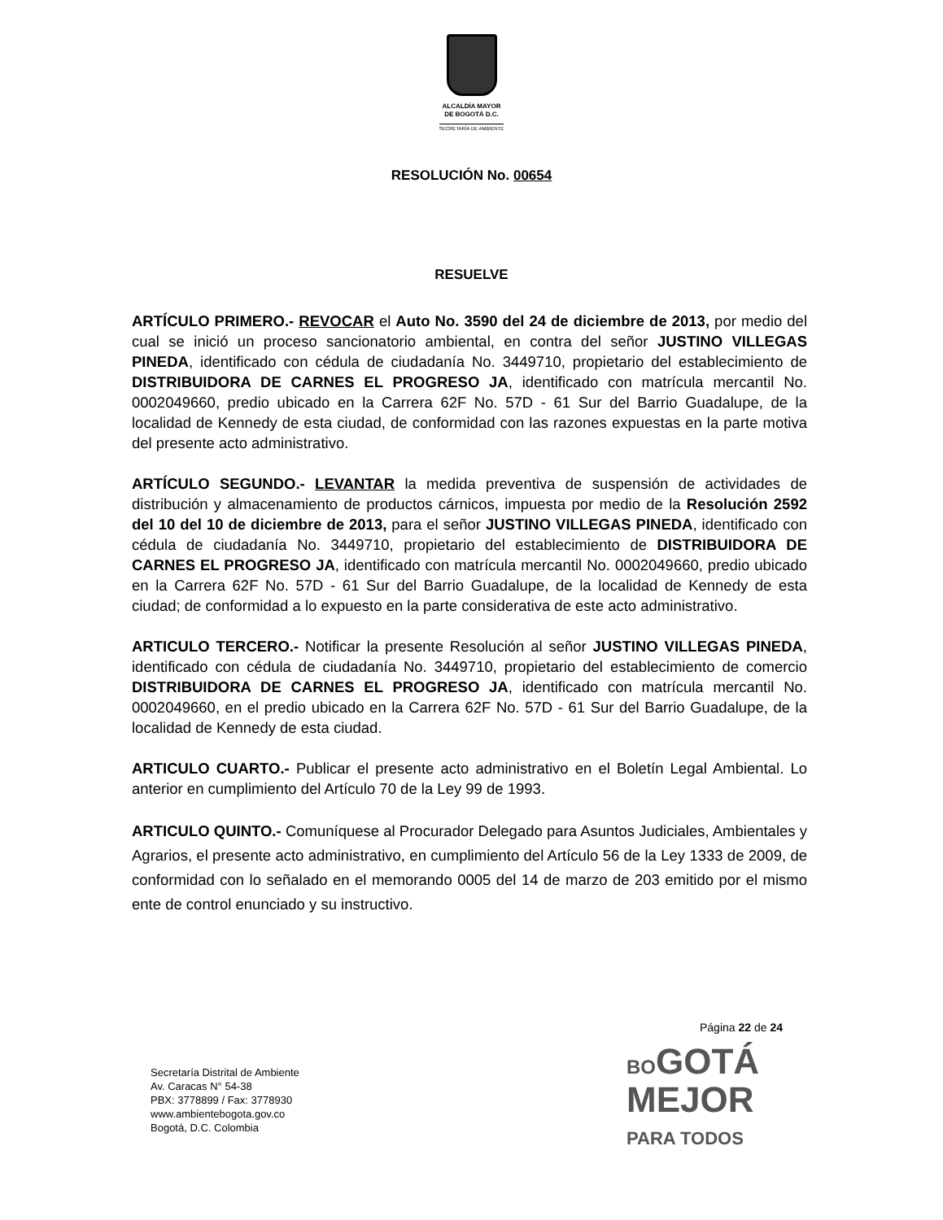ALCALDÍA MAYOR
DE BOGOTÁ D.C.
SECRETARÍA DE AMBIENTE
RESOLUCIÓN No. 00654
RESUELVE
ARTÍCULO PRIMERO.- REVOCAR el Auto No. 3590 del 24 de diciembre de 2013, por medio del cual se inició un proceso sancionatorio ambiental, en contra del señor JUSTINO VILLEGAS PINEDA, identificado con cédula de ciudadanía No. 3449710, propietario del establecimiento de DISTRIBUIDORA DE CARNES EL PROGRESO JA, identificado con matrícula mercantil No. 0002049660, predio ubicado en la Carrera 62F No. 57D - 61 Sur del Barrio Guadalupe, de la localidad de Kennedy de esta ciudad, de conformidad con las razones expuestas en la parte motiva del presente acto administrativo.
ARTÍCULO SEGUNDO.- LEVANTAR la medida preventiva de suspensión de actividades de distribución y almacenamiento de productos cárnicos, impuesta por medio de la Resolución 2592 del 10 del 10 de diciembre de 2013, para el señor JUSTINO VILLEGAS PINEDA, identificado con cédula de ciudadanía No. 3449710, propietario del establecimiento de DISTRIBUIDORA DE CARNES EL PROGRESO JA, identificado con matrícula mercantil No. 0002049660, predio ubicado en la Carrera 62F No. 57D - 61 Sur del Barrio Guadalupe, de la localidad de Kennedy de esta ciudad; de conformidad a lo expuesto en la parte considerativa de este acto administrativo.
ARTICULO TERCERO.- Notificar la presente Resolución al señor JUSTINO VILLEGAS PINEDA, identificado con cédula de ciudadanía No. 3449710, propietario del establecimiento de comercio DISTRIBUIDORA DE CARNES EL PROGRESO JA, identificado con matrícula mercantil No. 0002049660, en el predio ubicado en la Carrera 62F No. 57D - 61 Sur del Barrio Guadalupe, de la localidad de Kennedy de esta ciudad.
ARTICULO CUARTO.- Publicar el presente acto administrativo en el Boletín Legal Ambiental. Lo anterior en cumplimiento del Artículo 70 de la Ley 99 de 1993.
ARTICULO QUINTO.- Comuníquese al Procurador Delegado para Asuntos Judiciales, Ambientales y Agrarios, el presente acto administrativo, en cumplimiento del Artículo 56 de la Ley 1333 de 2009, de conformidad con lo señalado en el memorando 0005 del 14 de marzo de 203 emitido por el mismo ente de control enunciado y su instructivo.
Página 22 de 24
Secretaría Distrital de Ambiente
Av. Caracas N° 54-38
PBX: 3778899 / Fax: 3778930
www.ambientebogota.gov.co
Bogotá, D.C. Colombia
BOGOTÁ
MEJOR
PARA TODOS